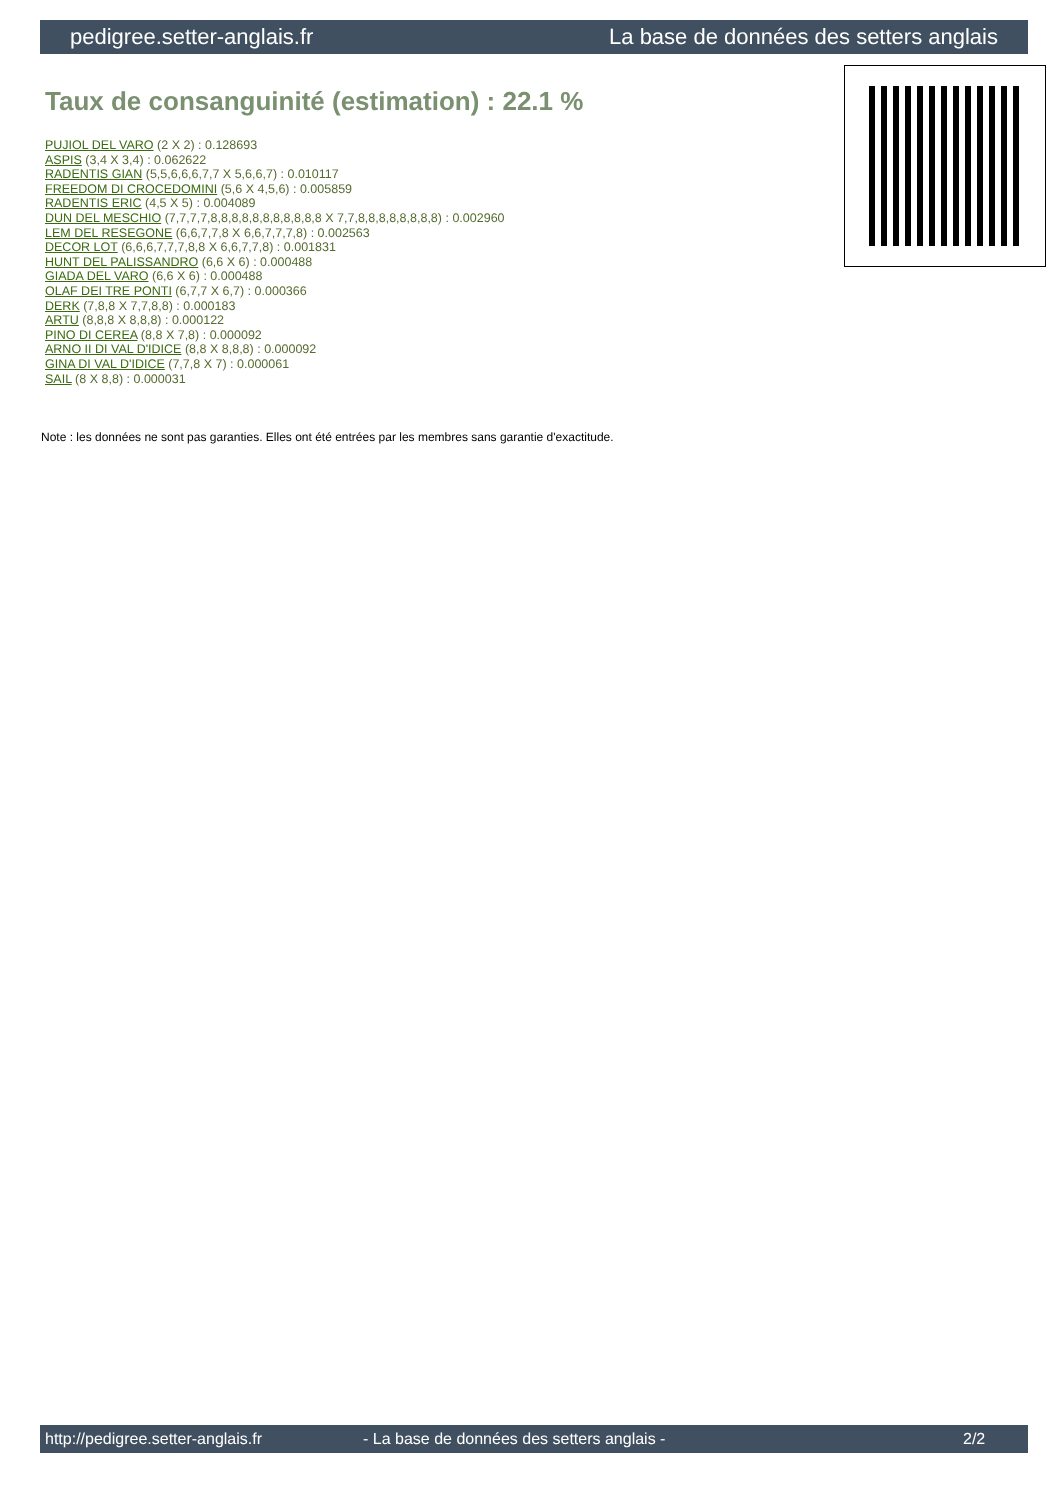pedigree.setter-anglais.fr La base de données des setters anglais
Taux de consanguinité (estimation) : 22.1 %
PUJIOL DEL VARO (2 X 2) : 0.128693
ASPIS (3,4 X 3,4) : 0.062622
RADENTIS GIAN (5,5,6,6,6,7,7 X 5,6,6,7) : 0.010117
FREEDOM DI CROCEDOMINI (5,6 X 4,5,6) : 0.005859
RADENTIS ERIC (4,5 X 5) : 0.004089
DUN DEL MESCHIO (7,7,7,7,8,8,8,8,8,8,8,8,8,8,8 X 7,7,8,8,8,8,8,8,8,8) : 0.002960
LEM DEL RESEGONE (6,6,7,7,8 X 6,6,7,7,7,8) : 0.002563
DECOR LOT (6,6,6,7,7,7,8,8 X 6,6,7,7,8) : 0.001831
HUNT DEL PALISSANDRO (6,6 X 6) : 0.000488
GIADA DEL VARO (6,6 X 6) : 0.000488
OLAF DEI TRE PONTI (6,7,7 X 6,7) : 0.000366
DERK (7,8,8 X 7,7,8,8) : 0.000183
ARTU (8,8,8 X 8,8,8) : 0.000122
PINO DI CEREA (8,8 X 7,8) : 0.000092
ARNO II DI VAL D'IDICE (8,8 X 8,8,8) : 0.000092
GINA DI VAL D'IDICE (7,7,8 X 7) : 0.000061
SAIL (8 X 8,8) : 0.000031
Note : les données ne sont pas garanties. Elles ont été entrées par les membres sans garantie d'exactitude.
http://pedigree.setter-anglais.fr - La base de données des setters anglais - 2/2